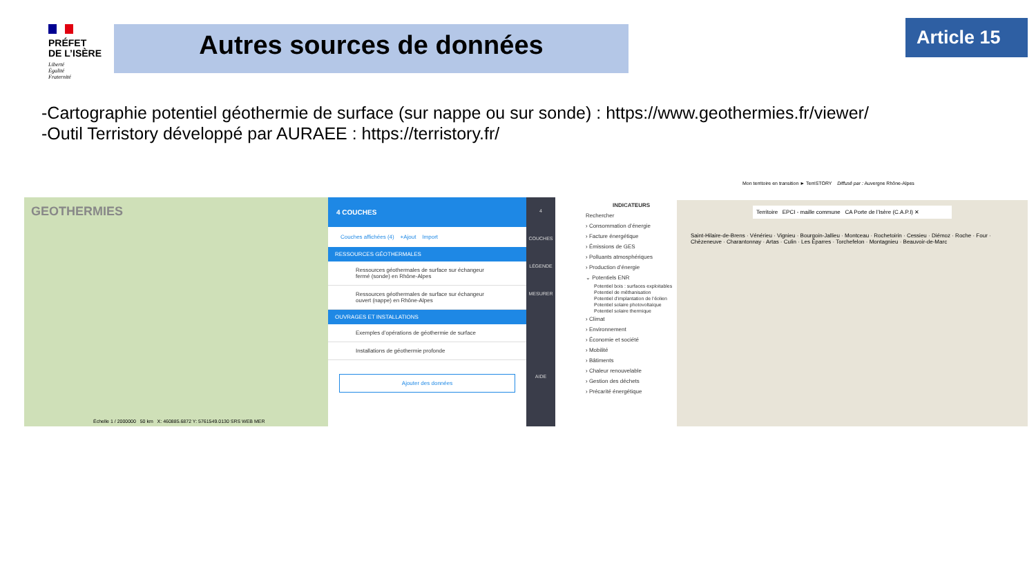PRÉFET
DE L’ISÈRE
Liberté
Égalité
Fraternité
Autres sources de données Article 15
-Cartographie potentiel géothermie de surface (sur nappe ou sur sonde) : https://www.geothermies.fr/viewer/
-Outil Terristory développé par AURAEE : https://terristory.fr/
GEOTHERMIES
Échelle 1 / 2000000 50 km X: 460885.6872 Y: 5761549.0130 SRS WEB MER
4 COUCHES
Couches affichées (4) +Ajout Import
RESSOURCES GÉOTHERMALES
Ressources géothermales de surface sur échangeur fermé (sonde) en Rhône-Alpes
Ressources géothermales de surface sur échangeur ouvert (nappe) en Rhône-Alpes
OUVRAGES ET INSTALLATIONS
Exemples d’opérations de géothermie de surface
Installations de géothermie profonde
Ajouter des données
4
COUCHES
LÉGENDE
MESURER
AIDE
Mon territoire en transition ► TerriSTORY Diffusé par : Auvergne Rhône-Alpes
INDICATEURS
Rechercher
› Consommation d’énergie
› Facture énergétique
› Émissions de GES
› Polluants atmosphériques
› Production d’énergie
⌄ Potentiels ENR
Potentiel bois : surfaces exploitables
Potentiel de méthanisation
Potentiel d’implantation de l’éolien
Potentiel solaire photovoltaïque
Potentiel solaire thermique
› Climat
› Environnement
› Économie et société
› Mobilité
› Bâtiments
› Chaleur renouvelable
› Gestion des déchets
› Précarité énergétique
Territoire EPCI - maille commune CA Porte de l’Isère (C.A.P.I) ✕
Saint-Hilaire-de-Brens · Vénérieu · Vignieu · Bourgoin-Jallieu · Montceau · Rochetoirin · Cessieu · Diémoz · Roche · Four · Chèzeneuve · Charantonnay · Artas · Culin · Les Éparres · Torchefelon · Montagnieu · Beauvoir-de-Marc